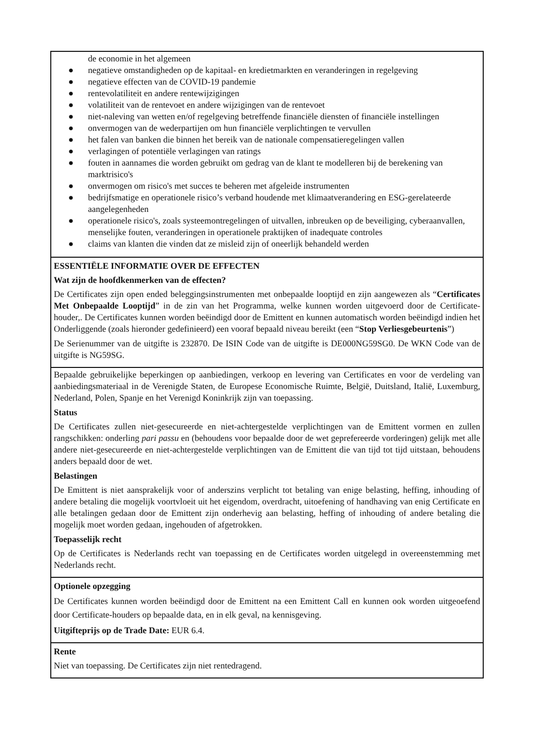de economie in het algemeen
● negatieve omstandigheden op de kapitaal- en kredietmarkten en veranderingen in regelgeving
● negatieve effecten van de COVID-19 pandemie
● rentevolatiliteit en andere rentewijzigingen
● volatiliteit van de rentevoet en andere wijzigingen van de rentevoet
● niet-naleving van wetten en/of regelgeving betreffende financiële diensten of financiële instellingen
● onvermogen van de wederpartijen om hun financiële verplichtingen te vervullen
● het falen van banken die binnen het bereik van de nationale compensatieregelingen vallen
● verlagingen of potentiële verlagingen van ratings
● fouten in aannames die worden gebruikt om gedrag van de klant te modelleren bij de berekening van marktrisico's
● onvermogen om risico's met succes te beheren met afgeleide instrumenten
● bedrijfsmatige en operationele risico’s verband houdende met klimaatverandering en ESG-gerelateerde aangelegenheden
● operationele risico's, zoals systeemontregelingen of uitvallen, inbreuken op de beveiliging, cyberaanvallen, menselijke fouten, veranderingen in operationele praktijken of inadequate controles
● claims van klanten die vinden dat ze misleid zijn of oneerlijk behandeld werden
ESSENTIËLE INFORMATIE OVER DE EFFECTEN
Wat zijn de hoofdkenmerken van de effecten?
De Certificates zijn open ended beleggingsinstrumenten met onbepaalde looptijd en zijn aangewezen als “Certificates Met Onbepaalde Looptijd” in de zin van het Programma, welke kunnen worden uitgevoerd door de Certificate-houder,. De Certificates kunnen worden beëindigd door de Emittent en kunnen automatisch worden beëindigd indien het Onderliggende (zoals hieronder gedefinieerd) een vooraf bepaald niveau bereikt (een “Stop Verliesgebeurtenis”)
De Serienummer van de uitgifte is 232870. De ISIN Code van de uitgifte is DE000NG59SG0. De WKN Code van de uitgifte is NG59SG.
Bepaalde gebruikelijke beperkingen op aanbiedingen, verkoop en levering van Certificates en voor de verdeling van aanbiedingsmateriaal in de Verenigde Staten, de Europese Economische Ruimte, België, Duitsland, Italië, Luxemburg, Nederland, Polen, Spanje en het Verenigd Koninkrijk zijn van toepassing.
Status
De Certificates zullen niet-gesecureerde en niet-achtergestelde verplichtingen van de Emittent vormen en zullen rangschikken: onderling pari passu en (behoudens voor bepaalde door de wet geprefereerde vorderingen) gelijk met alle andere niet-gesecureerde en niet-achtergestelde verplichtingen van de Emittent die van tijd tot tijd uitstaan, behoudens anders bepaald door de wet.
Belastingen
De Emittent is niet aansprakelijk voor of anderszins verplicht tot betaling van enige belasting, heffing, inhouding of andere betaling die mogelijk voortvloeit uit het eigendom, overdracht, uitoefening of handhaving van enig Certificate en alle betalingen gedaan door de Emittent zijn onderhevig aan belasting, heffing of inhouding of andere betaling die mogelijk moet worden gedaan, ingehouden of afgetrokken.
Toepasselijk recht
Op de Certificates is Nederlands recht van toepassing en de Certificates worden uitgelegd in overeenstemming met Nederlands recht.
Optionele opzegging
De Certificates kunnen worden beëindigd door de Emittent na een Emittent Call en kunnen ook worden uitgeoefend door Certificate-houders op bepaalde data, en in elk geval, na kennisgeving.
Uitgifteprijs op de Trade Date: EUR 6.4.
Rente
Niet van toepassing. De Certificates zijn niet rentedragend.